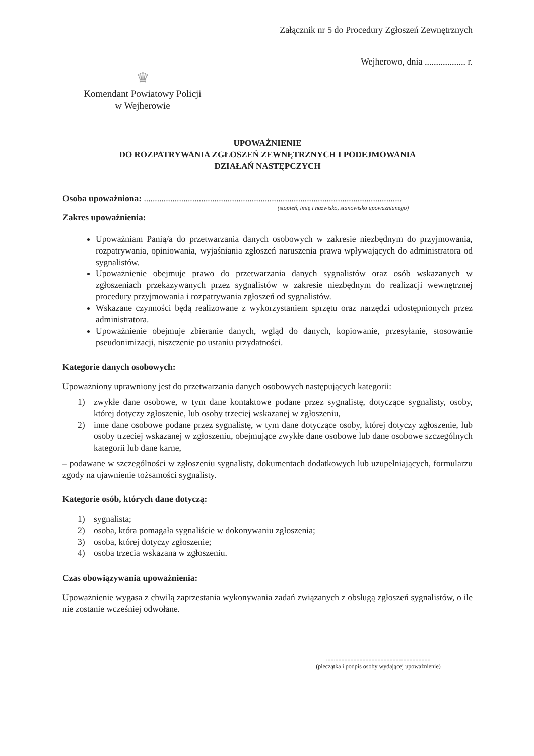Załącznik nr 5 do Procedury Zgłoszeń Zewnętrznych
Wejherowo, dnia .................. r.
♛
Komendant Powiatowy Policji
w Wejherowie
UPOWAŻNIENIE
DO ROZPATRYWANIA ZGŁOSZEŃ ZEWNĘTRZNYCH I PODEJMOWANIA
DZIAŁAŃ NASTĘPCZYCH
Osoba upoważniona: .....................................................................................................................
(stopień, imię i nazwisko, stanowisko upoważnianego)
Zakres upoważnienia:
Upoważniam Panią/a do przetwarzania danych osobowych w zakresie niezbędnym do przyjmowania, rozpatrywania, opiniowania, wyjaśniania zgłoszeń naruszenia prawa wpływających do administratora od sygnalistów.
Upoważnienie obejmuje prawo do przetwarzania danych sygnalistów oraz osób wskazanych w zgłoszeniach przekazywanych przez sygnalistów w zakresie niezbędnym do realizacji wewnętrznej procedury przyjmowania i rozpatrywania zgłoszeń od sygnalistów.
Wskazane czynności będą realizowane z wykorzystaniem sprzętu oraz narzędzi udostępnionych przez administratora.
Upoważnienie obejmuje zbieranie danych, wgląd do danych, kopiowanie, przesyłanie, stosowanie pseudonimizacji, niszczenie po ustaniu przydatności.
Kategorie danych osobowych:
Upoważniony uprawniony jest do przetwarzania danych osobowych następujących kategorii:
1) zwykłe dane osobowe, w tym dane kontaktowe podane przez sygnalistę, dotyczące sygnalisty, osoby, której dotyczy zgłoszenie, lub osoby trzeciej wskazanej w zgłoszeniu,
2) inne dane osobowe podane przez sygnalistę, w tym dane dotyczące osoby, której dotyczy zgłoszenie, lub osoby trzeciej wskazanej w zgłoszeniu, obejmujące zwykłe dane osobowe lub dane osobowe szczególnych kategorii lub dane karne,
– podawane w szczególności w zgłoszeniu sygnalisty, dokumentach dodatkowych lub uzupełniających, formularzu zgody na ujawnienie tożsamości sygnalisty.
Kategorie osób, których dane dotyczą:
1) sygnalista;
2) osoba, która pomagała sygnaliście w dokonywaniu zgłoszenia;
3) osoba, której dotyczy zgłoszenie;
4) osoba trzecia wskazana w zgłoszeniu.
Czas obowiązywania upoważnienia:
Upoważnienie wygasa z chwilą zaprzestania wykonywania zadań związanych z obsługą zgłoszeń sygnalistów, o ile nie zostanie wcześniej odwołane.
.....................................................................
(pieczątka i podpis osoby wydającej upoważnienie)